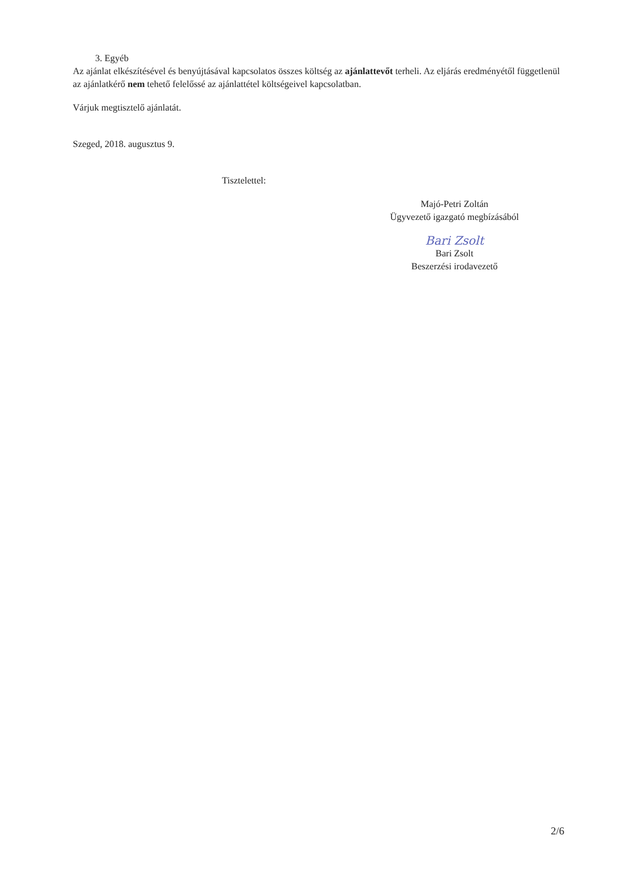3. Egyéb
Az ajánlat elkészítésével és benyújtásával kapcsolatos összes költség az ajánlattevőt terheli. Az eljárás eredményétől függetlenül az ajánlatkérő nem tehető felelőssé az ajánlattétel költségeivel kapcsolatban.
Várjuk megtisztelő ajánlatát.
Szeged, 2018. augusztus 9.
Tisztelettel:
Majó-Petri Zoltán
Ügyvezető igazgató megbízásából
Bari Zsolt
Bari Zsolt
Beszerzési irodavezető
2/6